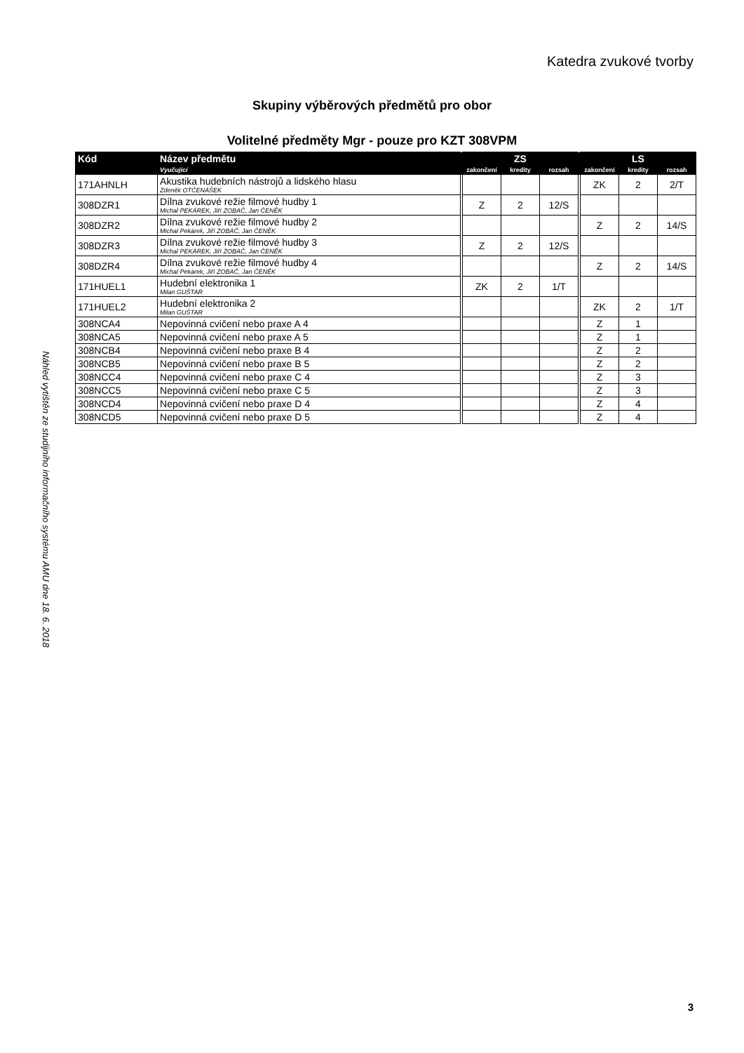Katedra zvukové tvorby
Náhled vytištěn ze studijního informačního systému AMU dne 18. 6. 2018
Skupiny výběrových předmětů pro obor
Volitelné předměty Mgr - pouze pro KZT 308VPM
| Kód | Název předmětu | | ZS | | | | LS | | |
| --- | --- | --- | --- | --- | --- | --- | --- | --- | --- |
| | Vyučující | | zakončení | kredity | rozsah | | zakončení | kredity | rozsah |
| 171AHNLH | Akustika hudebních nástrojů a lidského hlasu Zdeněk OTČENÁŠEK | | | | | | ZK | 2 | 2/T |
| 308DZR1 | Dílna zvukové režie filmové hudby 1 Michal PEKÁREK, Jiří ZOBAČ, Jan ČENĚK | | Z | 2 | 12/S | | | | |
| 308DZR2 | Dílna zvukové režie filmové hudby 2 Michal Pekárek, Jiří ZOBAČ, Jan ČENĚK | | | | | | Z | 2 | 14/S |
| 308DZR3 | Dílna zvukové režie filmové hudby 3 Michal PEKÁREK, Jiří ZOBAČ, Jan ČENĚK | | Z | 2 | 12/S | | | | |
| 308DZR4 | Dílna zvukové režie filmové hudby 4 Michal Pekárek, Jiří ZOBAČ, Jan ČENĚK | | | | | | Z | 2 | 14/S |
| 171HUEL1 | Hudební elektronika 1 Milan GUŠTAR | | ZK | 2 | 1/T | | | | |
| 171HUEL2 | Hudební elektronika 2 Milan GUŠTAR | | | | | | ZK | 2 | 1/T |
| 308NCA4 | Nepovinná cvičení nebo praxe A 4 | | | | | | Z | 1 | |
| 308NCA5 | Nepovinná cvičení nebo praxe A 5 | | | | | | Z | 1 | |
| 308NCB4 | Nepovinná cvičení nebo praxe B 4 | | | | | | Z | 2 | |
| 308NCB5 | Nepovinná cvičení nebo praxe B 5 | | | | | | Z | 2 | |
| 308NCC4 | Nepovinná cvičení nebo praxe C 4 | | | | | | Z | 3 | |
| 308NCC5 | Nepovinná cvičení nebo praxe C 5 | | | | | | Z | 3 | |
| 308NCD4 | Nepovinná cvičení nebo praxe D 4 | | | | | | Z | 4 | |
| 308NCD5 | Nepovinná cvičení nebo praxe D 5 | | | | | | Z | 4 | |
3